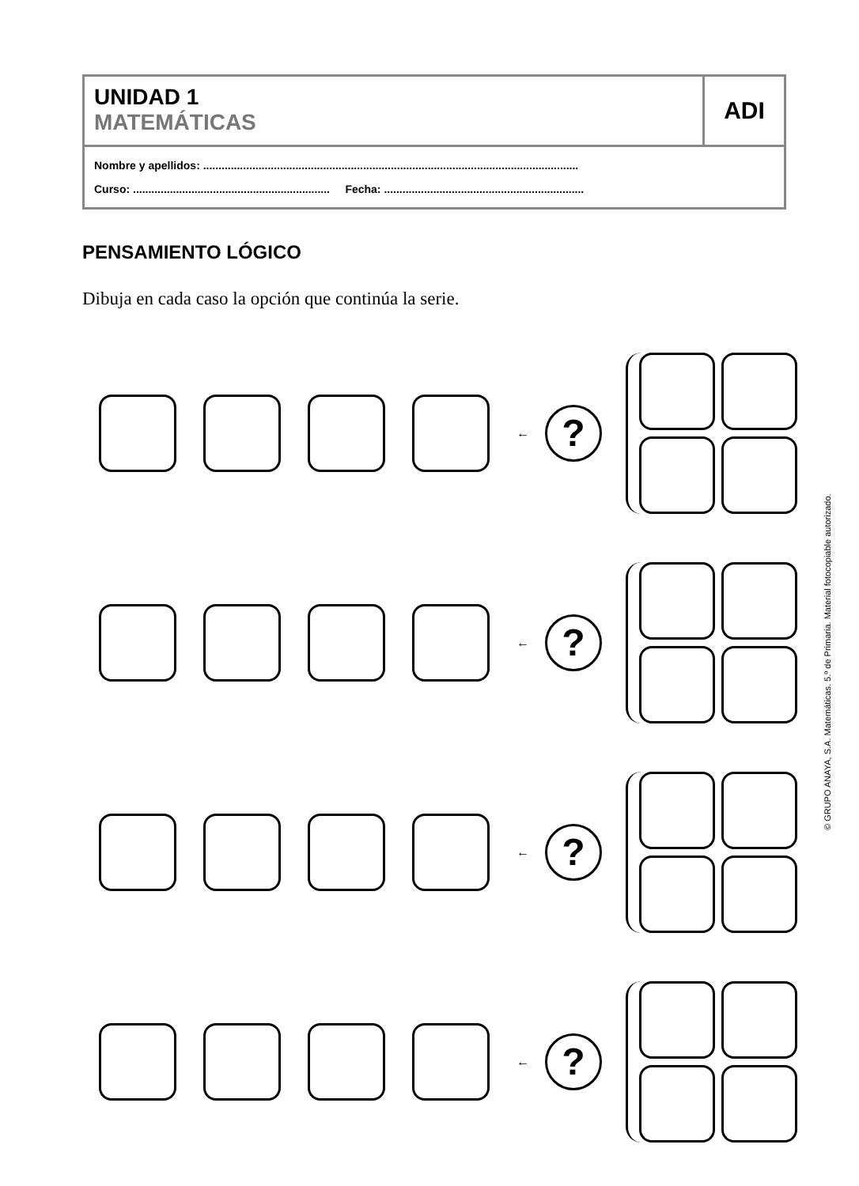UNIDAD 1
MATEMÁTICAS
ADI
Nombre y apellidos: ..........................................................................................................................
Curso: ................................................................ Fecha: .................................................................
PENSAMIENTO LÓGICO
Dibuja en cada caso la opción que continúa la serie.
←
?
←
?
←
?
←
?
© GRUPO ANAYA, S.A. Matemáticas. 5.º de Primaria. Material fotocopiable autorizado.